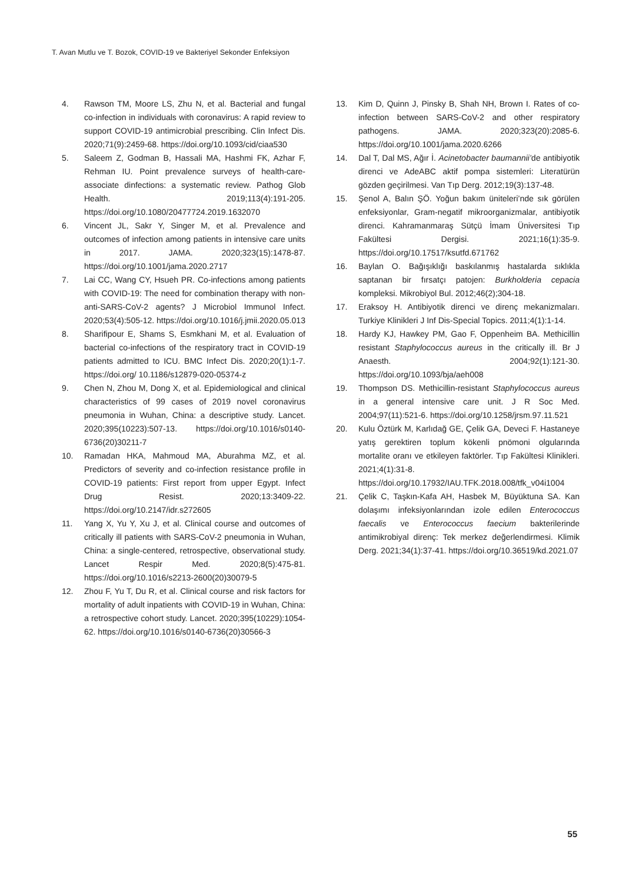T. Avan Mutlu ve T. Bozok, COVID-19 ve Bakteriyel Sekonder Enfeksiyon
4. Rawson TM, Moore LS, Zhu N, et al. Bacterial and fungal co-infection in individuals with coronavirus: A rapid review to support COVID-19 antimicrobial prescribing. Clin Infect Dis. 2020;71(9):2459-68. https://doi.org/10.1093/cid/ciaa530
5. Saleem Z, Godman B, Hassali MA, Hashmi FK, Azhar F, Rehman IU. Point prevalence surveys of health-care-associate dinfections: a systematic review. Pathog Glob Health. 2019;113(4):191-205. https://doi.org/10.1080/20477724.2019.1632070
6. Vincent JL, Sakr Y, Singer M, et al. Prevalence and outcomes of infection among patients in intensive care units in 2017. JAMA. 2020;323(15):1478-87. https://doi.org/10.1001/jama.2020.2717
7. Lai CC, Wang CY, Hsueh PR. Co-infections among patients with COVID-19: The need for combination therapy with non-anti-SARS-CoV-2 agents? J Microbiol Immunol Infect. 2020;53(4):505-12. https://doi.org/10.1016/j.jmii.2020.05.013
8. Sharifipour E, Shams S, Esmkhani M, et al. Evaluation of bacterial co-infections of the respiratory tract in COVID-19 patients admitted to ICU. BMC Infect Dis. 2020;20(1):1-7. https://doi.org/ 10.1186/s12879-020-05374-z
9. Chen N, Zhou M, Dong X, et al. Epidemiological and clinical characteristics of 99 cases of 2019 novel coronavirus pneumonia in Wuhan, China: a descriptive study. Lancet. 2020;395(10223):507-13. https://doi.org/10.1016/s0140-6736(20)30211-7
10. Ramadan HKA, Mahmoud MA, Aburahma MZ, et al. Predictors of severity and co-infection resistance profile in COVID-19 patients: First report from upper Egypt. Infect Drug Resist. 2020;13:3409-22. https://doi.org/10.2147/idr.s272605
11. Yang X, Yu Y, Xu J, et al. Clinical course and outcomes of critically ill patients with SARS-CoV-2 pneumonia in Wuhan, China: a single-centered, retrospective, observational study. Lancet Respir Med. 2020;8(5):475-81. https://doi.org/10.1016/s2213-2600(20)30079-5
12. Zhou F, Yu T, Du R, et al. Clinical course and risk factors for mortality of adult inpatients with COVID-19 in Wuhan, China: a retrospective cohort study. Lancet. 2020;395(10229):1054-62. https://doi.org/10.1016/s0140-6736(20)30566-3
13. Kim D, Quinn J, Pinsky B, Shah NH, Brown I. Rates of co-infection between SARS-CoV-2 and other respiratory pathogens. JAMA. 2020;323(20):2085-6. https://doi.org/10.1001/jama.2020.6266
14. Dal T, Dal MS, Ağır İ. Acinetobacter baumannii’de antibiyotik direnci ve AdeABC aktif pompa sistemleri: Literatürün gözden geçirilmesi. Van Tıp Derg. 2012;19(3):137-48.
15. Şenol A, Balın ŞÖ. Yoğun bakım üniteleri’nde sık görülen enfeksiyonlar, Gram-negatif mikroorganizmalar, antibiyotik direnci. Kahramanmaraş Sütçü İmam Üniversitesi Tıp Fakültesi Dergisi. 2021;16(1):35-9. https://doi.org/10.17517/ksutfd.671762
16. Baylan O. Bağışıklığı baskılanmış hastalarda sıklıkla saptanan bir fırsatçı patojen: Burkholderia cepacia kompleksi. Mikrobiyol Bul. 2012;46(2);304-18.
17. Eraksoy H. Antibiyotik direnci ve direnç mekanizmaları. Turkiye Klinikleri J Inf Dis-Special Topics. 2011;4(1):1-14.
18. Hardy KJ, Hawkey PM, Gao F, Oppenheim BA. Methicillin resistant Staphylococcus aureus in the critically ill. Br J Anaesth. 2004;92(1):121-30. https://doi.org/10.1093/bja/aeh008
19. Thompson DS. Methicillin-resistant Staphylococcus aureus in a general intensive care unit. J R Soc Med. 2004;97(11):521-6. https://doi.org/10.1258/jrsm.97.11.521
20. Kulu Öztürk M, Karlıdağ GE, Çelik GA, Deveci F. Hastaneye yatış gerektiren toplum kökenli pnömoni olgularında mortalite oranı ve etkileyen faktörler. Tıp Fakültesi Klinikleri. 2021;4(1):31-8. https://doi.org/10.17932/IAU.TFK.2018.008/tfk_v04i1004
21. Çelik C, Taşkın-Kafa AH, Hasbek M, Büyüktuna SA. Kan dolaşımı infeksiyonlarından izole edilen Enterococcus faecalis ve Enterococcus faecium bakterilerinde antimikrobiyal direnç: Tek merkez değerlendirmesi. Klimik Derg. 2021;34(1):37-41. https://doi.org/10.36519/kd.2021.07
55